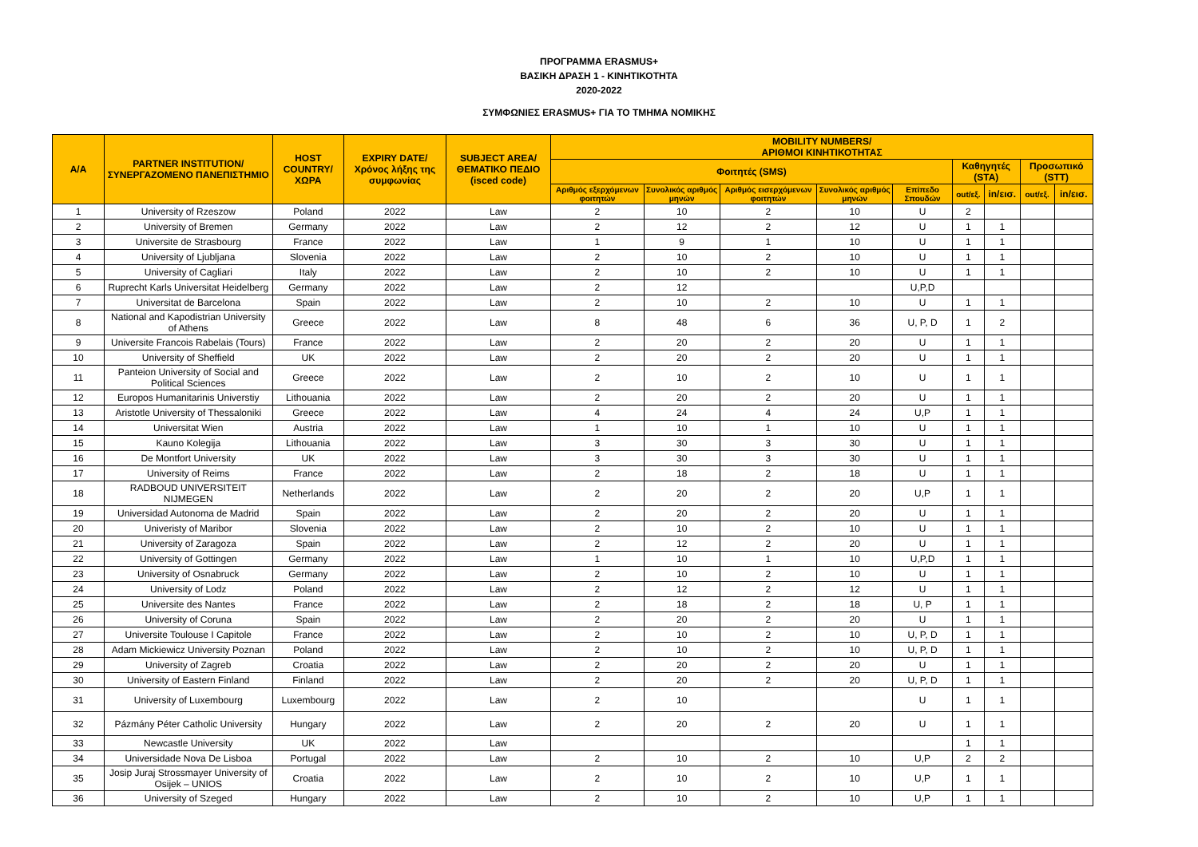ΠΡΟΓΡΑΜΜΑ ERASMUS+
ΒΑΣΙΚΗ ΔΡΑΣΗ 1 - ΚΙΝΗΤΙΚΟΤΗΤΑ
2020-2022
ΣΥΜΦΩΝΙΕΣ ERASMUS+ ΓΙΑ ΤΟ ΤΜΗΜΑ ΝΟΜΙΚΗΣ
| A/A | PARTNER INSTITUTION/ ΣΥΝΕΡΓΑΖΟΜΕΝΟ ΠΑΝΕΠΙΣΤΗΜΙΟ | HOST COUNTRY/ ΧΩΡΑ | EXPIRY DATE/ Χρόνος λήξης της συμφωνίας | SUBJECT AREA/ ΘΕΜΑΤΙΚΟ ΠΕΔΙΟ (isced code) | MOBILITY NUMBERS/ ΑΡΙΘΜΟΙ ΚΙΝΗΤΙΚΟΤΗΤΑΣ | | | | | | | | |
| --- | --- | --- | --- | --- | --- | --- | --- | --- | --- | --- | --- | --- | --- |
| | | | | | Φοιτητές (SMS) | | | | | Καθηγητές (STA) | | Προσωπικό (STT) | |
| | | | | | Αριθμός εξερχόμενων φοιτητών | Συνολικός αριθμός μηνών | Αριθμός εισερχόμενων φοιτητών | Συνολικός αριθμός μηνών | Επίπεδο Σπουδών | out/εξ. | in/εισ. | out/εξ. | in/εισ. |
| 1 | University of Rzeszow | Poland | 2022 | Law | 2 | 10 | 2 | 10 | U | 2 | | | |
| 2 | University of Bremen | Germany | 2022 | Law | 2 | 12 | 2 | 12 | U | 1 | 1 | | |
| 3 | Universite de Strasbourg | France | 2022 | Law | 1 | 9 | 1 | 10 | U | 1 | 1 | | |
| 4 | University of Ljubljana | Slovenia | 2022 | Law | 2 | 10 | 2 | 10 | U | 1 | 1 | | |
| 5 | University of Cagliari | Italy | 2022 | Law | 2 | 10 | 2 | 10 | U | 1 | 1 | | |
| 6 | Ruprecht Karls Universitat Heidelberg | Germany | 2022 | Law | 2 | 12 | | | U,P,D | | | | |
| 7 | Universitat de Barcelona | Spain | 2022 | Law | 2 | 10 | 2 | 10 | U | 1 | 1 | | |
| 8 | National and Kapodistrian University of Athens | Greece | 2022 | Law | 8 | 48 | 6 | 36 | U, P, D | 1 | 2 | | |
| 9 | Universite Francois Rabelais (Tours) | France | 2022 | Law | 2 | 20 | 2 | 20 | U | 1 | 1 | | |
| 10 | University of Sheffield | UK | 2022 | Law | 2 | 20 | 2 | 20 | U | 1 | 1 | | |
| 11 | Panteion University of Social and Political Sciences | Greece | 2022 | Law | 2 | 10 | 2 | 10 | U | 1 | 1 | | |
| 12 | Europos Humanitarinis Universtiy | Lithouania | 2022 | Law | 2 | 20 | 2 | 20 | U | 1 | 1 | | |
| 13 | Aristotle University of Thessaloniki | Greece | 2022 | Law | 4 | 24 | 4 | 24 | U,P | 1 | 1 | | |
| 14 | Universitat Wien | Austria | 2022 | Law | 1 | 10 | 1 | 10 | U | 1 | 1 | | |
| 15 | Kauno Kolegija | Lithouania | 2022 | Law | 3 | 30 | 3 | 30 | U | 1 | 1 | | |
| 16 | De Montfort University | UK | 2022 | Law | 3 | 30 | 3 | 30 | U | 1 | 1 | | |
| 17 | University of Reims | France | 2022 | Law | 2 | 18 | 2 | 18 | U | 1 | 1 | | |
| 18 | RADBOUD UNIVERSITEIT NIJMEGEN | Netherlands | 2022 | Law | 2 | 20 | 2 | 20 | U,P | 1 | 1 | | |
| 19 | Universidad Autonoma de Madrid | Spain | 2022 | Law | 2 | 20 | 2 | 20 | U | 1 | 1 | | |
| 20 | Univeristy of Maribor | Slovenia | 2022 | Law | 2 | 10 | 2 | 10 | U | 1 | 1 | | |
| 21 | University of Zaragoza | Spain | 2022 | Law | 2 | 12 | 2 | 20 | U | 1 | 1 | | |
| 22 | University of Gottingen | Germany | 2022 | Law | 1 | 10 | 1 | 10 | U,P,D | 1 | 1 | | |
| 23 | University of Osnabruck | Germany | 2022 | Law | 2 | 10 | 2 | 10 | U | 1 | 1 | | |
| 24 | University of Lodz | Poland | 2022 | Law | 2 | 12 | 2 | 12 | U | 1 | 1 | | |
| 25 | Universite des Nantes | France | 2022 | Law | 2 | 18 | 2 | 18 | U, P | 1 | 1 | | |
| 26 | University of Coruna | Spain | 2022 | Law | 2 | 20 | 2 | 20 | U | 1 | 1 | | |
| 27 | Universite Toulouse I Capitole | France | 2022 | Law | 2 | 10 | 2 | 10 | U, P, D | 1 | 1 | | |
| 28 | Adam Mickiewicz University Poznan | Poland | 2022 | Law | 2 | 10 | 2 | 10 | U, P, D | 1 | 1 | | |
| 29 | University of Zagreb | Croatia | 2022 | Law | 2 | 20 | 2 | 20 | U | 1 | 1 | | |
| 30 | University of Eastern Finland | Finland | 2022 | Law | 2 | 20 | 2 | 20 | U, P, D | 1 | 1 | | |
| 31 | University of Luxembourg | Luxembourg | 2022 | Law | 2 | 10 | | | U | 1 | 1 | | |
| 32 | Pázmány Péter Catholic University | Hungary | 2022 | Law | 2 | 20 | 2 | 20 | U | 1 | 1 | | |
| 33 | Newcastle University | UK | 2022 | Law | | | | | | 1 | 1 | | |
| 34 | Universidade Nova De Lisboa | Portugal | 2022 | Law | 2 | 10 | 2 | 10 | U,P | 2 | 2 | | |
| 35 | Josip Juraj Strossmayer University of Osijek – UNIOS | Croatia | 2022 | Law | 2 | 10 | 2 | 10 | U,P | 1 | 1 | | |
| 36 | University of Szeged | Hungary | 2022 | Law | 2 | 10 | 2 | 10 | U,P | 1 | 1 | | |